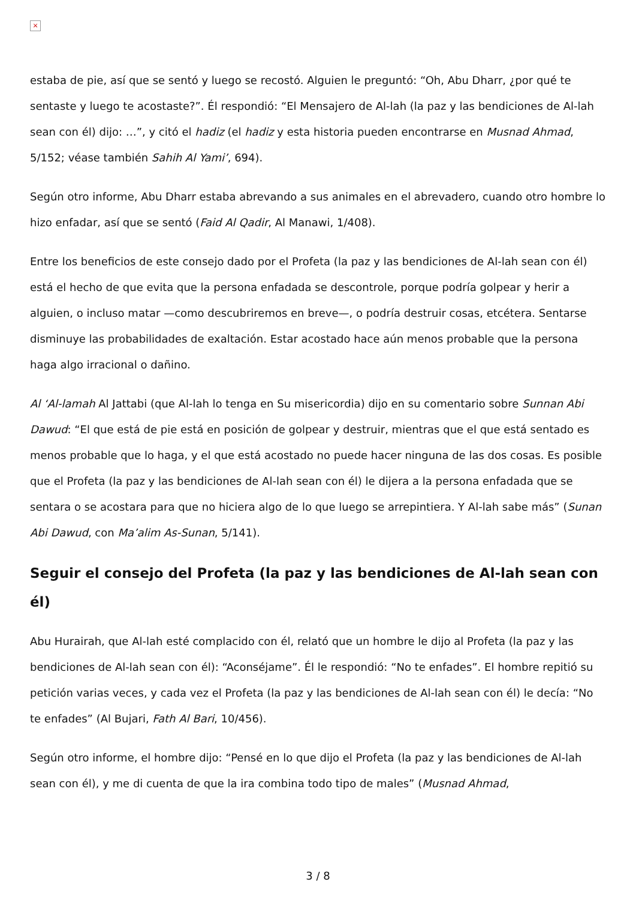×
estaba de pie, así que se sentó y luego se recostó. Alguien le preguntó: “Oh, Abu Dharr, ¿por qué te sentaste y luego te acostaste?”. Él respondió: “El Mensajero de Al-lah (la paz y las bendiciones de Al-lah sean con él) dijo: …”, y citó el hadiz (el hadiz y esta historia pueden encontrarse en Musnad Ahmad, 5/152; véase también Sahih Al Yami’, 694).
Según otro informe, Abu Dharr estaba abrevando a sus animales en el abrevadero, cuando otro hombre lo hizo enfadar, así que se sentó (Faid Al Qadir, Al Manawi, 1/408).
Entre los beneficios de este consejo dado por el Profeta (la paz y las bendiciones de Al-lah sean con él) está el hecho de que evita que la persona enfadada se descontrole, porque podría golpear y herir a alguien, o incluso matar —como descubriremos en breve—, o podría destruir cosas, etcétera. Sentarse disminuye las probabilidades de exaltación. Estar acostado hace aún menos probable que la persona haga algo irracional o dañino.
Al ‘Al-lamah Al Jattabi (que Al-lah lo tenga en Su misericordia) dijo en su comentario sobre Sunnan Abi Dawud: “El que está de pie está en posición de golpear y destruir, mientras que el que está sentado es menos probable que lo haga, y el que está acostado no puede hacer ninguna de las dos cosas. Es posible que el Profeta (la paz y las bendiciones de Al-lah sean con él) le dijera a la persona enfadada que se sentara o se acostara para que no hiciera algo de lo que luego se arrepintiera. Y Al-lah sabe más” (Sunan Abi Dawud, con Ma’alim As-Sunan, 5/141).
Seguir el consejo del Profeta (la paz y las bendiciones de Al-lah sean con él)
Abu Hurairah, que Al-lah esté complacido con él, relató que un hombre le dijo al Profeta (la paz y las bendiciones de Al-lah sean con él): “Aconséjame”. Él le respondió: “No te enfades”. El hombre repitió su petición varias veces, y cada vez el Profeta (la paz y las bendiciones de Al-lah sean con él) le decía: “No te enfades” (Al Bujari, Fath Al Bari, 10/456).
Según otro informe, el hombre dijo: “Pensé en lo que dijo el Profeta (la paz y las bendiciones de Al-lah sean con él), y me di cuenta de que la ira combina todo tipo de males” (Musnad Ahmad,
3 / 8